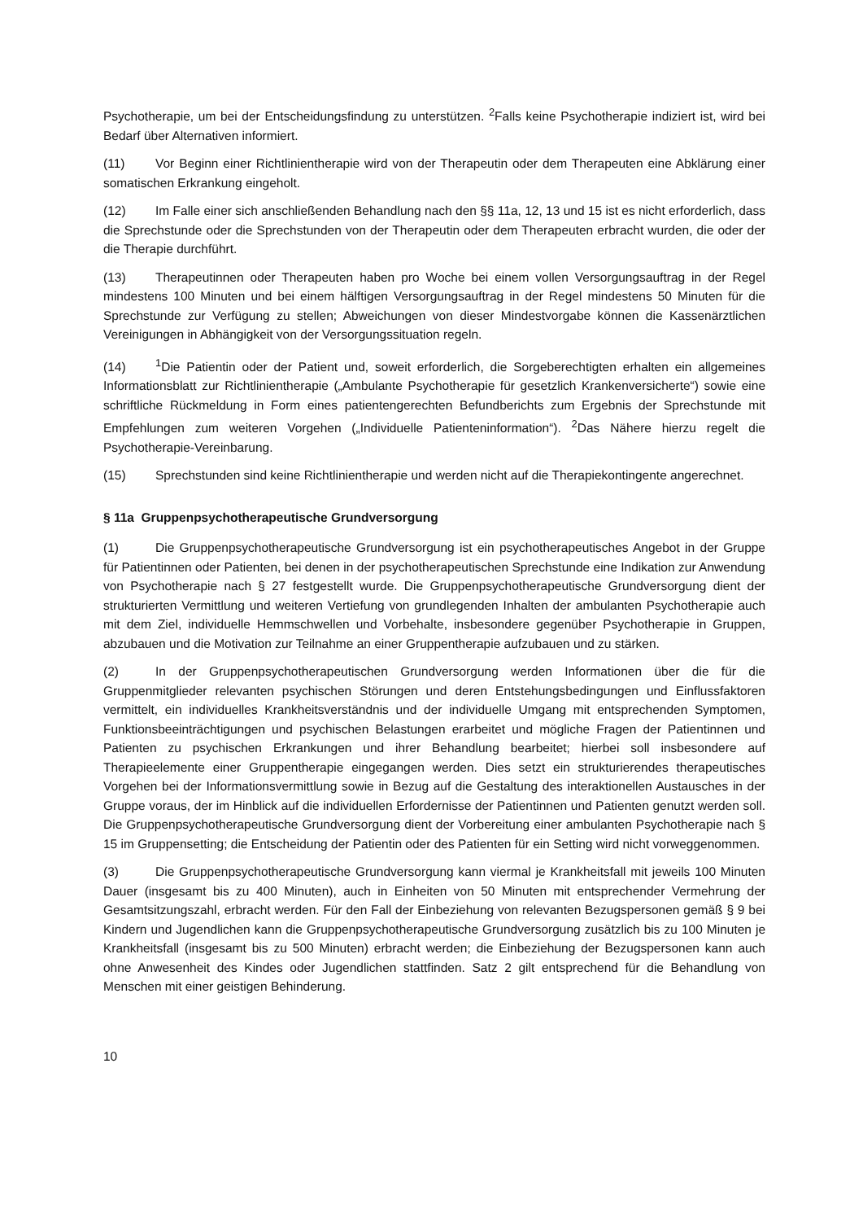Psychotherapie, um bei der Entscheidungsfindung zu unterstützen. <sup>2</sup>Falls keine Psychotherapie indiziert ist, wird bei Bedarf über Alternativen informiert.
(11) Vor Beginn einer Richtlinientherapie wird von der Therapeutin oder dem Therapeuten eine Abklärung einer somatischen Erkrankung eingeholt.
(12) Im Falle einer sich anschließenden Behandlung nach den §§ 11a, 12, 13 und 15 ist es nicht erforderlich, dass die Sprechstunde oder die Sprechstunden von der Therapeutin oder dem Therapeuten erbracht wurden, die oder der die Therapie durchführt.
(13) Therapeutinnen oder Therapeuten haben pro Woche bei einem vollen Versorgungsauftrag in der Regel mindestens 100 Minuten und bei einem hälftigen Versorgungsauftrag in der Regel mindestens 50 Minuten für die Sprechstunde zur Verfügung zu stellen; Abweichungen von dieser Mindestvorgabe können die Kassenärztlichen Vereinigungen in Abhängigkeit von der Versorgungssituation regeln.
(14)<sup>1</sup>Die Patientin oder der Patient und, soweit erforderlich, die Sorgeberechtigten erhalten ein allgemeines Informationsblatt zur Richtlinientherapie („Ambulante Psychotherapie für gesetzlich Krankenversicherte“) sowie eine schriftliche Rückmeldung in Form eines patientengerechten Befundberichts zum Ergebnis der Sprechstunde mit Empfehlungen zum weiteren Vorgehen („Individuelle Patienteninformation“). <sup>2</sup>Das Nähere hierzu regelt die Psychotherapie-Vereinbarung.
(15) Sprechstunden sind keine Richtlinientherapie und werden nicht auf die Therapiekontingente angerechnet.
§ 11a Gruppenpsychotherapeutische Grundversorgung
(1) Die Gruppenpsychotherapeutische Grundversorgung ist ein psychotherapeutisches Angebot in der Gruppe für Patientinnen oder Patienten, bei denen in der psychotherapeutischen Sprechstunde eine Indikation zur Anwendung von Psychotherapie nach § 27 festgestellt wurde. Die Gruppenpsychotherapeutische Grundversorgung dient der strukturierten Vermittlung und weiteren Vertiefung von grundlegenden Inhalten der ambulanten Psychotherapie auch mit dem Ziel, individuelle Hemmschwellen und Vorbehalte, insbesondere gegenüber Psychotherapie in Gruppen, abzubauen und die Motivation zur Teilnahme an einer Gruppentherapie aufzubauen und zu stärken.
(2) In der Gruppenpsychotherapeutischen Grundversorgung werden Informationen über die für die Gruppenmitglieder relevanten psychischen Störungen und deren Entstehungsbedingungen und Einflussfaktoren vermittelt, ein individuelles Krankheitsverständnis und der individuelle Umgang mit entsprechenden Symptomen, Funktionsbeeinträchtigungen und psychischen Belastungen erarbeitet und mögliche Fragen der Patientinnen und Patienten zu psychischen Erkrankungen und ihrer Behandlung bearbeitet; hierbei soll insbesondere auf Therapieelemente einer Gruppentherapie eingegangen werden. Dies setzt ein strukturierendes therapeutisches Vorgehen bei der Informationsvermittlung sowie in Bezug auf die Gestaltung des interaktionellen Austausches in der Gruppe voraus, der im Hinblick auf die individuellen Erfordernisse der Patientinnen und Patienten genutzt werden soll. Die Gruppenpsychotherapeutische Grundversorgung dient der Vorbereitung einer ambulanten Psychotherapie nach § 15 im Gruppensetting; die Entscheidung der Patientin oder des Patienten für ein Setting wird nicht vorweggenommen.
(3) Die Gruppenpsychotherapeutische Grundversorgung kann viermal je Krankheitsfall mit jeweils 100 Minuten Dauer (insgesamt bis zu 400 Minuten), auch in Einheiten von 50 Minuten mit entsprechender Vermehrung der Gesamtsitzungszahl, erbracht werden. Für den Fall der Einbeziehung von relevanten Bezugspersonen gemäß § 9 bei Kindern und Jugendlichen kann die Gruppenpsychotherapeutische Grundversorgung zusätzlich bis zu 100 Minuten je Krankheitsfall (insgesamt bis zu 500 Minuten) erbracht werden; die Einbeziehung der Bezugspersonen kann auch ohne Anwesenheit des Kindes oder Jugendlichen stattfinden. Satz 2 gilt entsprechend für die Behandlung von Menschen mit einer geistigen Behinderung.
10